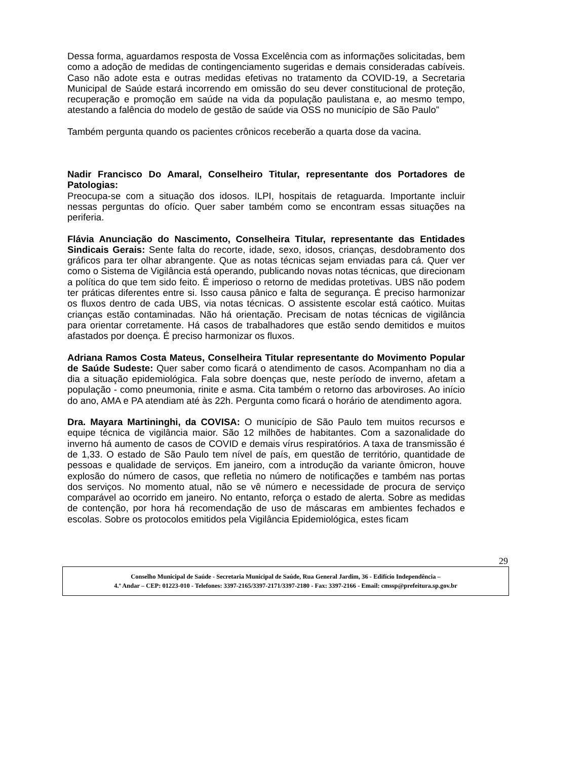Dessa forma, aguardamos resposta de Vossa Excelência com as informações solicitadas, bem como a adoção de medidas de contingenciamento sugeridas e demais consideradas cabíveis. Caso não adote esta e outras medidas efetivas no tratamento da COVID-19, a Secretaria Municipal de Saúde estará incorrendo em omissão do seu dever constitucional de proteção, recuperação e promoção em saúde na vida da população paulistana e, ao mesmo tempo, atestando a falência do modelo de gestão de saúde via OSS no município de São Paulo”
Também pergunta quando os pacientes crônicos receberão a quarta dose da vacina.
Nadir Francisco Do Amaral, Conselheiro Titular, representante dos Portadores de Patologias:
Preocupa-se com a situação dos idosos. ILPI, hospitais de retaguarda. Importante incluir nessas perguntas do ofício. Quer saber também como se encontram essas situações na periferia.
Flávia Anunciação do Nascimento, Conselheira Titular, representante das Entidades Sindicais Gerais: Sente falta do recorte, idade, sexo, idosos, crianças, desdobramento dos gráficos para ter olhar abrangente. Que as notas técnicas sejam enviadas para cá. Quer ver como o Sistema de Vigilância está operando, publicando novas notas técnicas, que direcionam a política do que tem sido feito. É imperioso o retorno de medidas protetivas. UBS não podem ter práticas diferentes entre si. Isso causa pânico e falta de segurança. É preciso harmonizar os fluxos dentro de cada UBS, via notas técnicas. O assistente escolar está caótico. Muitas crianças estão contaminadas. Não há orientação. Precisam de notas técnicas de vigilância para orientar corretamente. Há casos de trabalhadores que estão sendo demitidos e muitos afastados por doença. É preciso harmonizar os fluxos.
Adriana Ramos Costa Mateus, Conselheira Titular representante do Movimento Popular de Saúde Sudeste: Quer saber como ficará o atendimento de casos. Acompanham no dia a dia a situação epidemiológica. Fala sobre doenças que, neste período de inverno, afetam a população - como pneumonia, rinite e asma. Cita também o retorno das arboviroses. Ao início do ano, AMA e PA atendiam até às 22h. Pergunta como ficará o horário de atendimento agora.
Dra. Mayara Martininghi, da COVISA: O município de São Paulo tem muitos recursos e equipe técnica de vigilância maior. São 12 milhões de habitantes. Com a sazonalidade do inverno há aumento de casos de COVID e demais vírus respiratórios. A taxa de transmissão é de 1,33. O estado de São Paulo tem nível de país, em questão de território, quantidade de pessoas e qualidade de serviços. Em janeiro, com a introdução da variante ômicron, houve explosão do número de casos, que refletia no número de notificações e também nas portas dos serviços. No momento atual, não se vê número e necessidade de procura de serviço comparável ao ocorrido em janeiro. No entanto, reforça o estado de alerta. Sobre as medidas de contenção, por hora há recomendação de uso de máscaras em ambientes fechados e escolas. Sobre os protocolos emitidos pela Vigilância Epidemiológica, estes ficam
29
Conselho Municipal de Saúde - Secretaria Municipal de Saúde, Rua General Jardim, 36 - Edifício Independência –
4.º Andar – CEP: 01223-010 - Telefones: 3397-2165/3397-2171/3397-2180 - Fax: 3397-2166 - Email: cmssp@prefeitura.sp.gov.br